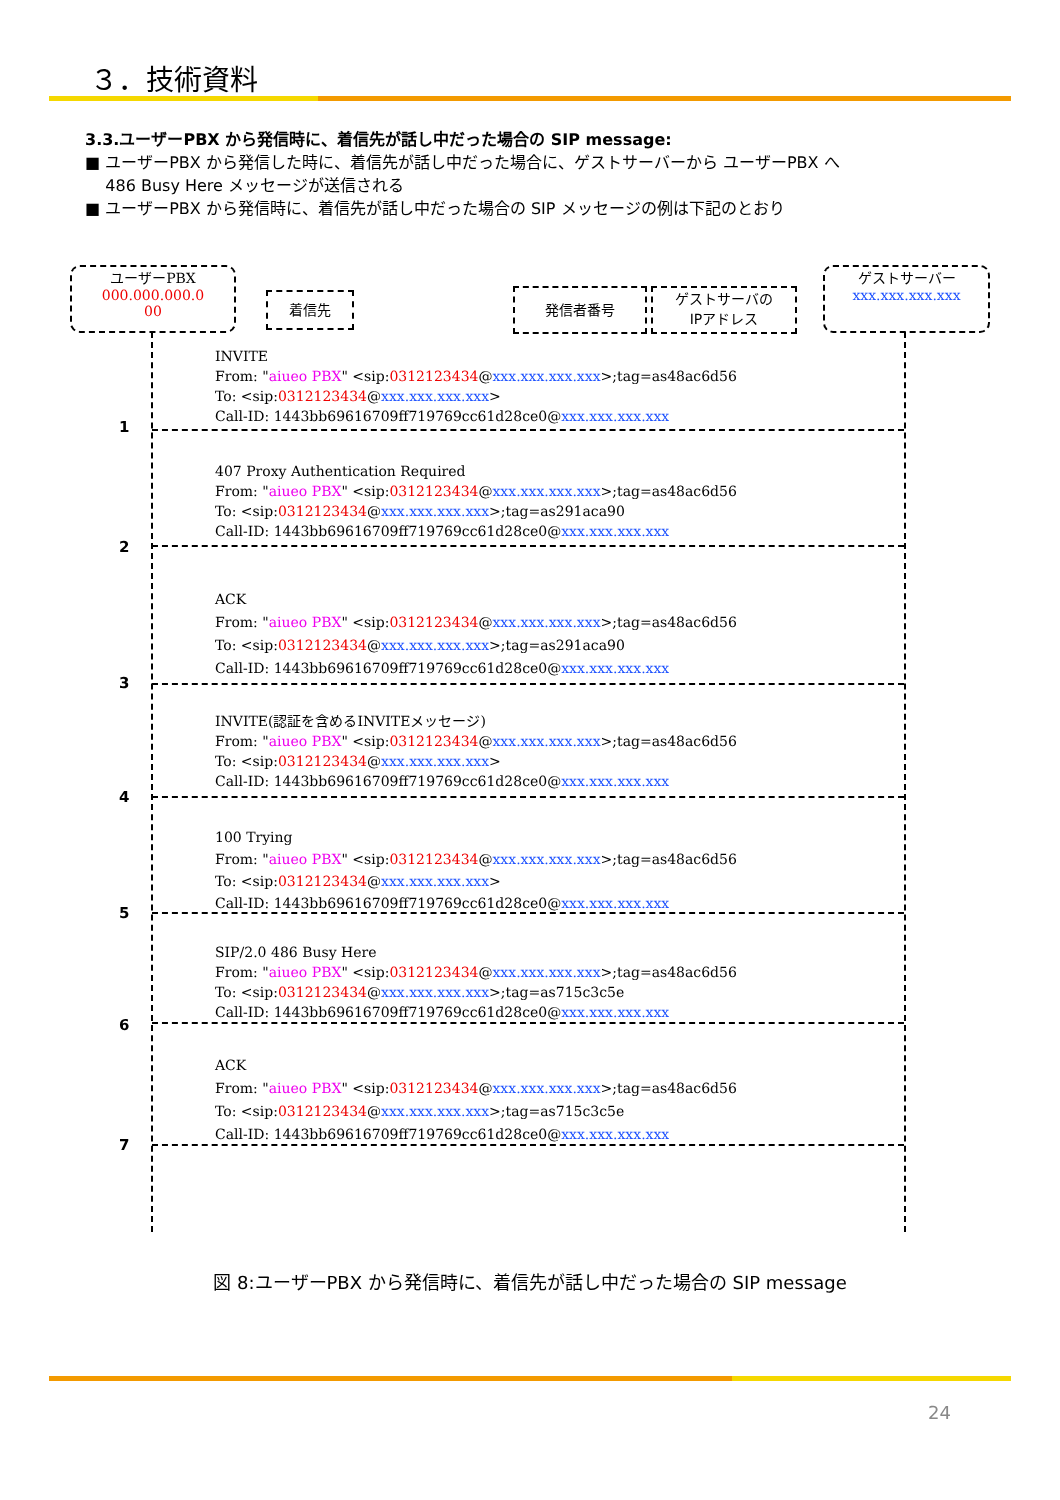３．技術資料
3.3.ユーザーPBX から発信時に、着信先が話し中だった場合の SIP message:
■ ユーザーPBX から発信した時に、着信先が話し中だった場合に、ゲストサーバーから ユーザーPBX へ
486 Busy Here メッセージが送信される
■ ユーザーPBX から発信時に、着信先が話し中だった場合の SIP メッセージの例は下記のとおり
ユーザーPBX
000.000.000.0
00
着信先 発信者番号
ゲストサーバの
IPアドレス
ゲストサーバー
xxx.xxx.xxx.xxx
INVITE
From: "aiueo PBX" <sip:0312123434@xxx.xxx.xxx.xxx>;tag=as48ac6d56
To: <sip:0312123434@xxx.xxx.xxx.xxx>
Call-ID: 1443bb69616709ff719769cc61d28ce0@xxx.xxx.xxx.xxx
1
407 Proxy Authentication Required
From: "aiueo PBX" <sip:0312123434@xxx.xxx.xxx.xxx>;tag=as48ac6d56
To: <sip:0312123434@xxx.xxx.xxx.xxx>;tag=as291aca90
Call-ID: 1443bb69616709ff719769cc61d28ce0@xxx.xxx.xxx.xxx
2
ACK
From: "aiueo PBX" <sip:0312123434@xxx.xxx.xxx.xxx>;tag=as48ac6d56
To: <sip:0312123434@xxx.xxx.xxx.xxx>;tag=as291aca90
Call-ID: 1443bb69616709ff719769cc61d28ce0@xxx.xxx.xxx.xxx
3
INVITE(認証を含めるINVITEメッセージ)
From: "aiueo PBX" <sip:0312123434@xxx.xxx.xxx.xxx>;tag=as48ac6d56
To: <sip:0312123434@xxx.xxx.xxx.xxx>
Call-ID: 1443bb69616709ff719769cc61d28ce0@xxx.xxx.xxx.xxx
4
100 Trying
From: "aiueo PBX" <sip:0312123434@xxx.xxx.xxx.xxx>;tag=as48ac6d56
To: <sip:0312123434@xxx.xxx.xxx.xxx>
Call-ID: 1443bb69616709ff719769cc61d28ce0@xxx.xxx.xxx.xxx
5
SIP/2.0 486 Busy Here
From: "aiueo PBX" <sip:0312123434@xxx.xxx.xxx.xxx>;tag=as48ac6d56
To: <sip:0312123434@xxx.xxx.xxx.xxx>;tag=as715c3c5e
Call-ID: 1443bb69616709ff719769cc61d28ce0@xxx.xxx.xxx.xxx
6
ACK
From: "aiueo PBX" <sip:0312123434@xxx.xxx.xxx.xxx>;tag=as48ac6d56
To: <sip:0312123434@xxx.xxx.xxx.xxx>;tag=as715c3c5e
Call-ID: 1443bb69616709ff719769cc61d28ce0@xxx.xxx.xxx.xxx
7
図 8:ユーザーPBX から発信時に、着信先が話し中だった場合の SIP message
24